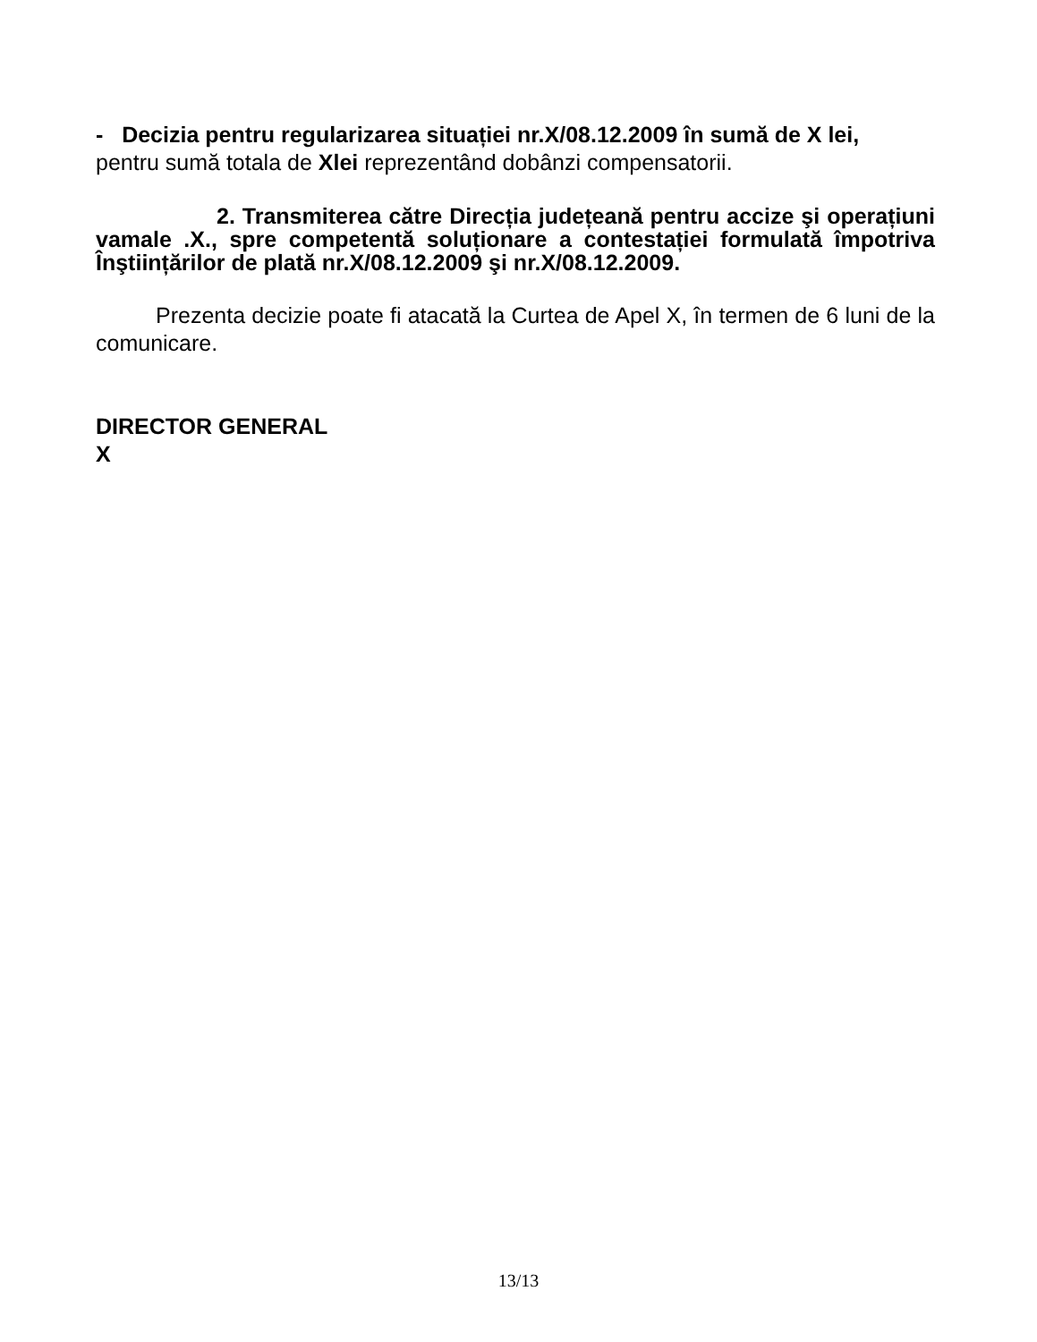- Decizia pentru regularizarea situației nr.X/08.12.2009 în sumă de X lei,
pentru sumă totala de Xlei reprezentând dobânzi compensatorii.
2. Transmiterea către Direcția județeană pentru accize şi operațiuni vamale .X., spre competentă soluționare a contestației formulată împotriva Înştiințărilor de plată nr.X/08.12.2009 şi nr.X/08.12.2009.
Prezenta decizie poate fi atacată la Curtea de Apel X, în termen de 6 luni de la comunicare.
DIRECTOR GENERAL
X
13/13